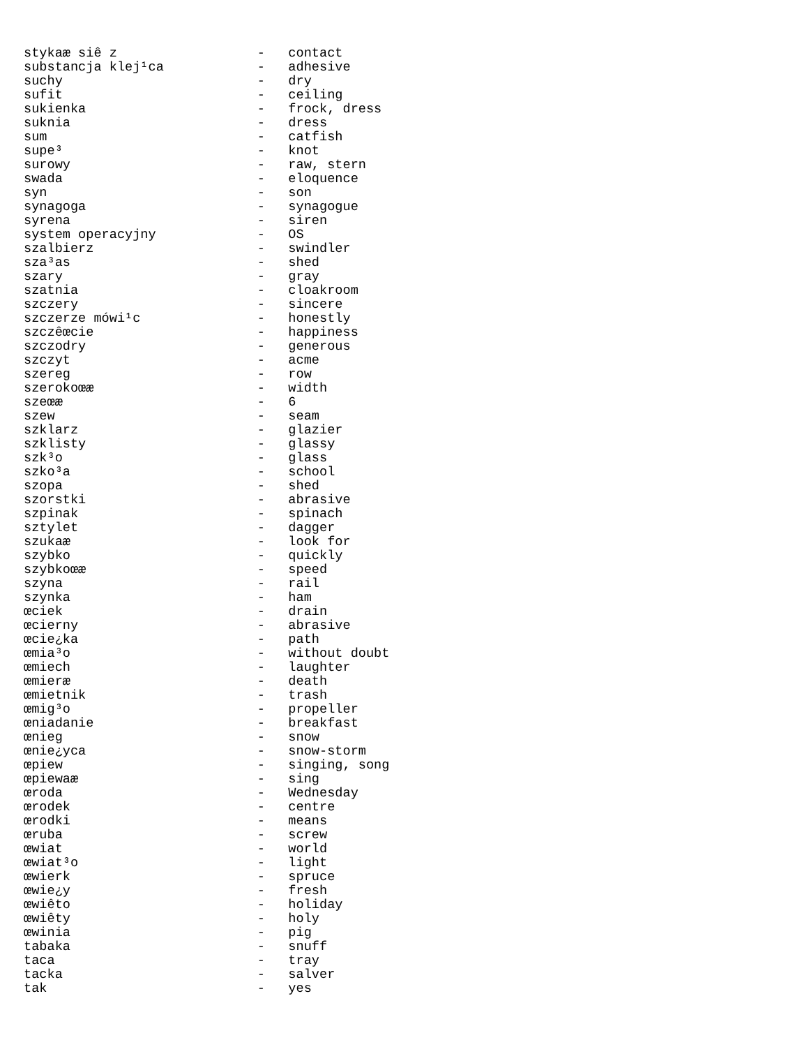stykaæ siê z                  -   contact
substancja klej¹ca            -   adhesive
suchy                         -   dry
sufit                         -   ceiling
sukienka                      -   frock, dress
suknia                        -   dress
sum                           -   catfish
supe³                         -   knot
surowy                        -   raw, stern
swada                         -   eloquence
syn                           -   son
synagoga                      -   synagogue
syrena                        -   siren
system operacyjny             -   OS
szalbierz                     -   swindler
sza³as                        -   shed
szary                         -   gray
szatnia                       -   cloakroom
szczery                       -   sincere
szczerze mówi¹c               -   honestly
szczêœcie                     -   happiness
szczodry                      -   generous
szczyt                        -   acme
szereg                        -   row
szerokoœæ                     -   width
szeœæ                         -   6
szew                          -   seam
szklarz                       -   glazier
szklisty                      -   glassy
szk³o                         -   glass
szko³a                        -   school
szopa                         -   shed
szorstki                      -   abrasive
szpinak                       -   spinach
sztylet                       -   dagger
szukaæ                        -   look for
szybko                        -   quickly
szybkoœæ                      -   speed
szyna                         -   rail
szynka                        -   ham
œciek                         -   drain
œcierny                       -   abrasive
œcie¿ka                       -   path
œmia³o                        -   without doubt
œmiech                        -   laughter
œmieræ                        -   death
œmietnik                      -   trash
œmig³o                        -   propeller
œniadanie                     -   breakfast
œnieg                         -   snow
œnie¿yca                      -   snow-storm
œpiew                         -   singing, song
œpiewaæ                       -   sing
œroda                         -   Wednesday
œrodek                        -   centre
œrodki                        -   means
œruba                         -   screw
œwiat                         -   world
œwiat³o                       -   light
œwierk                        -   spruce
œwie¿y                        -   fresh
œwiêto                        -   holiday
œwiêty                        -   holy
œwinia                        -   pig
tabaka                        -   snuff
taca                          -   tray
tacka                         -   salver
tak                           -   yes